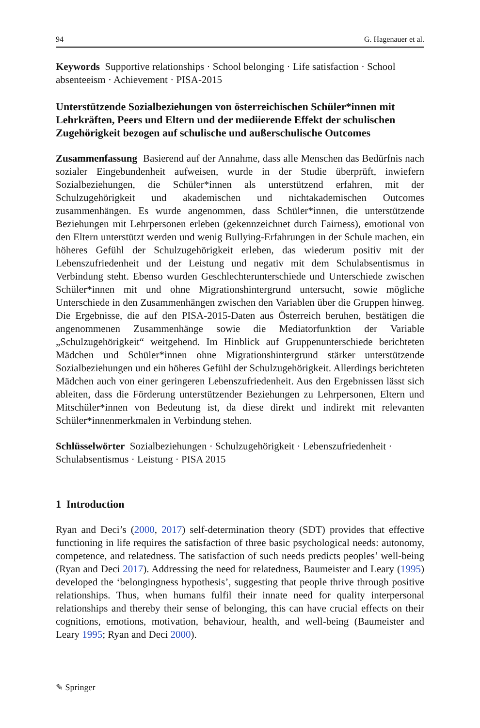94 G. Hagenauer et al.
Keywords Supportive relationships · School belonging · Life satisfaction · School absenteeism · Achievement · PISA-2015
Unterstützende Sozialbeziehungen von österreichischen Schüler*innen mit Lehrkräften, Peers und Eltern und der mediierende Effekt der schulischen Zugehörigkeit bezogen auf schulische und außerschulische Outcomes
Zusammenfassung Basierend auf der Annahme, dass alle Menschen das Bedürfnis nach sozialer Eingebundenheit aufweisen, wurde in der Studie überprüft, inwiefern Sozialbeziehungen, die Schüler*innen als unterstützend erfahren, mit der Schulzugehörigkeit und akademischen und nichtakademischen Outcomes zusammenhängen. Es wurde angenommen, dass Schüler*innen, die unterstützende Beziehungen mit Lehrpersonen erleben (gekennzeichnet durch Fairness), emotional von den Eltern unterstützt werden und wenig Bullying-Erfahrungen in der Schule machen, ein höheres Gefühl der Schulzugehörigkeit erleben, das wiederum positiv mit der Lebenszufriedenheit und der Leistung und negativ mit dem Schulabsentismus in Verbindung steht. Ebenso wurden Geschlechterunterschiede und Unterschiede zwischen Schüler*innen mit und ohne Migrationshintergrund untersucht, sowie mögliche Unterschiede in den Zusammenhängen zwischen den Variablen über die Gruppen hinweg. Die Ergebnisse, die auf den PISA-2015-Daten aus Österreich beruhen, bestätigen die angenommenen Zusammenhänge sowie die Mediatorfunktion der Variable „Schulzugehörigkeit“ weitgehend. Im Hinblick auf Gruppenunterschiede berichteten Mädchen und Schüler*innen ohne Migrationshintergrund stärker unterstützende Sozialbeziehungen und ein höheres Gefühl der Schulzugehörigkeit. Allerdings berichteten Mädchen auch von einer geringeren Lebenszufriedenheit. Aus den Ergebnissen lässt sich ableiten, dass die Förderung unterstützender Beziehungen zu Lehrpersonen, Eltern und Mitschüler*innen von Bedeutung ist, da diese direkt und indirekt mit relevanten Schüler*innenmerkmalen in Verbindung stehen.
Schlüsselwörter Sozialbeziehungen · Schulzugehörigkeit · Lebenszufriedenheit · Schulabsentismus · Leistung · PISA 2015
1 Introduction
Ryan and Deci’s (2000, 2017) self-determination theory (SDT) provides that effective functioning in life requires the satisfaction of three basic psychological needs: autonomy, competence, and relatedness. The satisfaction of such needs predicts peoples’ well-being (Ryan and Deci 2017). Addressing the need for relatedness, Baumeister and Leary (1995) developed the ‘belongingness hypothesis’, suggesting that people thrive through positive relationships. Thus, when humans fulfil their innate need for quality interpersonal relationships and thereby their sense of belonging, this can have crucial effects on their cognitions, emotions, motivation, behaviour, health, and well-being (Baumeister and Leary 1995; Ryan and Deci 2000).
✎ Springer